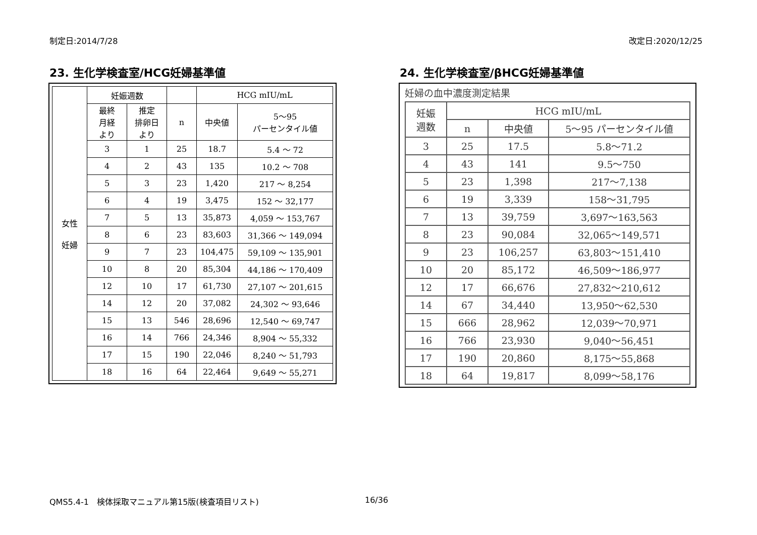制定日:2014/7/28 改定日:2020/12/25
23. 生化学検査室/HCG妊婦基準値
| 女性 妊婦 | 妊娠週数 | | | HCG mIU/mL | |
| --- | --- | --- | --- | --- | --- |
| | 最終 月経 より | 推定 排卵日 より | n | 中央値 | 5～95 パーセンタイル値 |
| | 3 | 1 | 25 | 18.7 | 5.4 ～ 72 |
| | 4 | 2 | 43 | 135 | 10.2 ～ 708 |
| | 5 | 3 | 23 | 1,420 | 217 ～ 8,254 |
| | 6 | 4 | 19 | 3,475 | 152 ～ 32,177 |
| | 7 | 5 | 13 | 35,873 | 4,059 ～ 153,767 |
| | 8 | 6 | 23 | 83,603 | 31,366 ～ 149,094 |
| | 9 | 7 | 23 | 104,475 | 59,109 ～ 135,901 |
| | 10 | 8 | 20 | 85,304 | 44,186 ～ 170,409 |
| | 12 | 10 | 17 | 61,730 | 27,107 ～ 201,615 |
| | 14 | 12 | 20 | 37,082 | 24,302 ～ 93,646 |
| | 15 | 13 | 546 | 28,696 | 12,540 ～ 69,747 |
| | 16 | 14 | 766 | 24,346 | 8,904 ～ 55,332 |
| | 17 | 15 | 190 | 22,046 | 8,240 ～ 51,793 |
| | 18 | 16 | 64 | 22,464 | 9,649 ～ 55,271 |
24. 生化学検査室/βHCG妊婦基準値
妊婦の血中濃度測定結果
| 妊娠 週数 | HCG mIU/mL | | |
| --- | --- | --- | --- |
| | n | 中央値 | 5～95 パーセンタイル値 |
| 3 | 25 | 17.5 | 5.8～71.2 |
| 4 | 43 | 141 | 9.5～750 |
| 5 | 23 | 1,398 | 217～7,138 |
| 6 | 19 | 3,339 | 158～31,795 |
| 7 | 13 | 39,759 | 3,697～163,563 |
| 8 | 23 | 90,084 | 32,065～149,571 |
| 9 | 23 | 106,257 | 63,803～151,410 |
| 10 | 20 | 85,172 | 46,509～186,977 |
| 12 | 17 | 66,676 | 27,832～210,612 |
| 14 | 67 | 34,440 | 13,950～62,530 |
| 15 | 666 | 28,962 | 12,039～70,971 |
| 16 | 766 | 23,930 | 9,040～56,451 |
| 17 | 190 | 20,860 | 8,175～55,868 |
| 18 | 64 | 19,817 | 8,099～58,176 |
QMS5.4-1　検体採取マニュアル第15版(検査項目リスト)
16/36